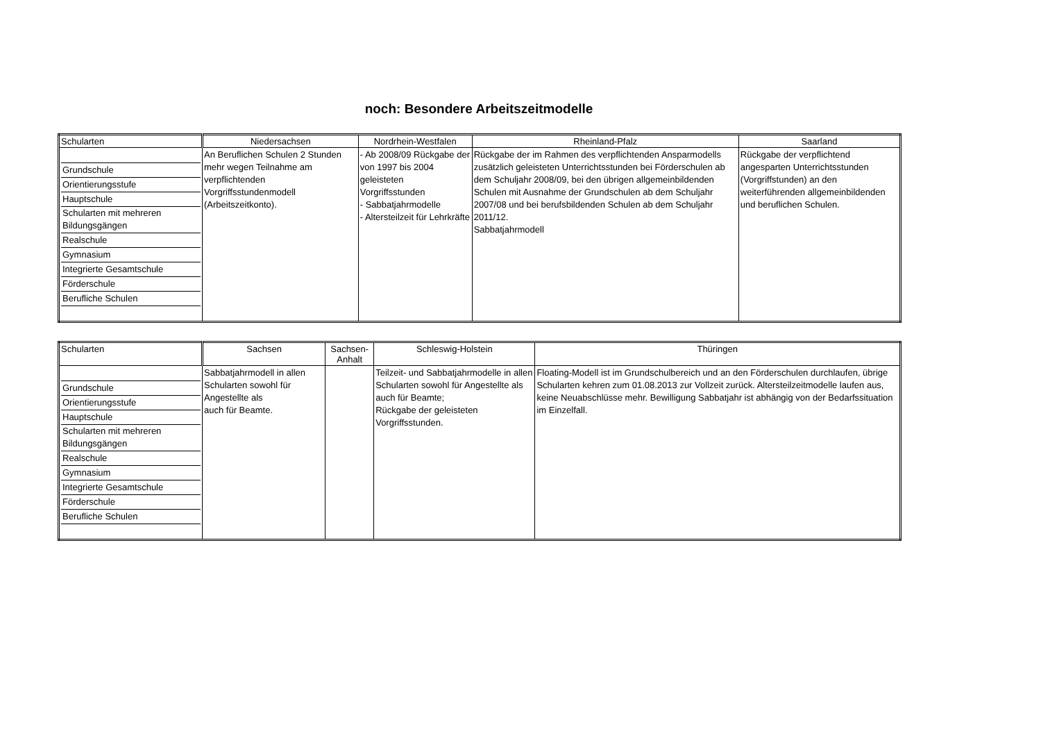noch: Besondere Arbeitszeitmodelle
| Schularten | Niedersachsen | Nordrhein-Westfalen | Rheinland-Pfalz | Saarland |
| --- | --- | --- | --- | --- |
| Grundschule Orientierungsstufe Hauptschule Schularten mit mehreren Bildungsgängen Realschule Gymnasium Integrierte Gesamtschule Förderschule Berufliche Schulen | An Beruflichen Schulen 2 Stunden mehr wegen Teilnahme am verpflichtenden Vorgriffsstundenmodell (Arbeitszeitkonto). | - Ab 2008/09 Rückgabe der von 1997 bis 2004 geleisteten Vorgriffsstunden - Sabbatjahrmodelle - Altersteilzeit für Lehrkräfte | Rückgabe der im Rahmen des verpflichtenden Ansparmodells zusätzlich geleisteten Unterrichtsstunden bei Förderschulen ab dem Schuljahr 2008/09, bei den übrigen allgemeinbildenden Schulen mit Ausnahme der Grundschulen ab dem Schuljahr 2007/08 und bei berufsbildenden Schulen ab dem Schuljahr 2011/12. Sabbatjahrmodell | Rückgabe der verpflichtend angesparten Unterrichtsstunden (Vorgriffstunden) an den weiterführenden allgemeinbildenden und beruflichen Schulen. |
| Schularten | Sachsen | Sachsen-Anhalt | Schleswig-Holstein | Thüringen |
| --- | --- | --- | --- | --- |
| Grundschule Orientierungsstufe Hauptschule Schularten mit mehreren Bildungsgängen Realschule Gymnasium Integrierte Gesamtschule Förderschule Berufliche Schulen | Sabbatjahrmodell in allen Schularten sowohl für Angestellte als auch für Beamte. | | Teilzeit- und Sabbatjahrmodelle in allen Schularten sowohl für Angestellte als auch für Beamte; Rückgabe der geleisteten Vorgriffsstunden. | Floating-Modell ist im Grundschulbereich und an den Förderschulen durchlaufen, übrige Schularten kehren zum 01.08.2013 zur Vollzeit zurück. Altersteilzeitmodelle laufen aus, keine Neuabschlüsse mehr. Bewilligung Sabbatjahr ist abhängig von der Bedarfssituation im Einzelfall. |